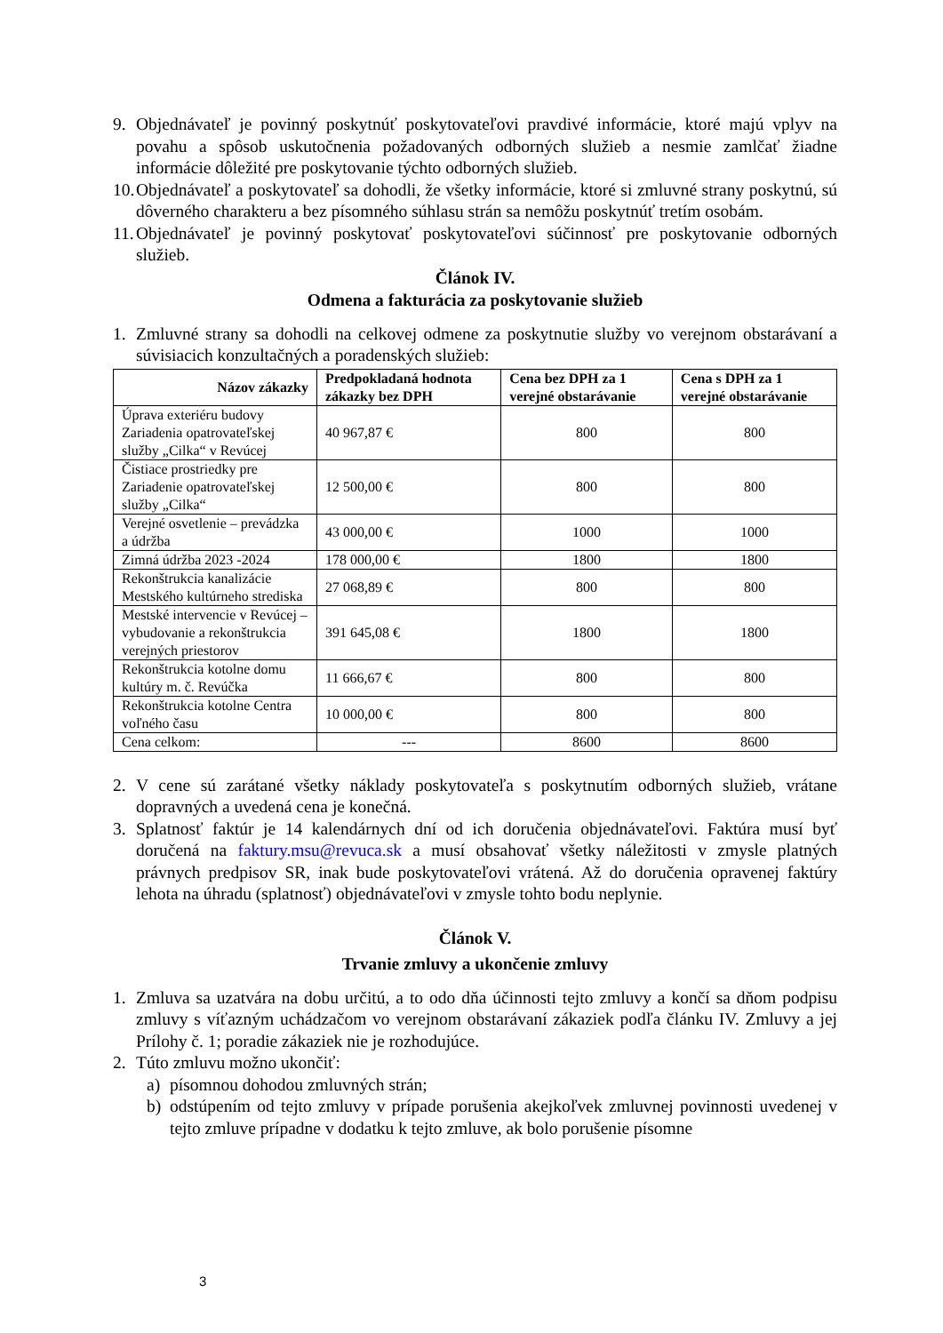9. Objednávateľ je povinný poskytnúť poskytovateľovi pravdivé informácie, ktoré majú vplyv na povahu a spôsob uskutočnenia požadovaných odborných služieb a nesmie zamlčať žiadne informácie dôležité pre poskytovanie týchto odborných služieb.
10. Objednávateľ a poskytovateľ sa dohodli, že všetky informácie, ktoré si zmluvné strany poskytnú, sú dôverného charakteru a bez písomného súhlasu strán sa nemôžu poskytnúť tretím osobám.
11. Objednávateľ je povinný poskytovať poskytovateľovi súčinnosť pre poskytovanie odborných služieb.
Článok IV.
Odmena a fakturácia za poskytovanie služieb
1. Zmluvné strany sa dohodli na celkovej odmene za poskytnutie služby vo verejnom obstarávaní a súvisiacich konzultačných a poradenských služieb:
| Názov zákazky | Predpokladaná hodnota zákazky bez DPH | Cena bez DPH za 1 verejné obstarávanie | Cena s DPH za 1 verejné obstarávanie |
| --- | --- | --- | --- |
| Úprava exteriéru budovy Zariadenia opatrovateľskej služby „Cilka“ v Revúcej | 40 967,87 € | 800 | 800 |
| Čistiace prostriedky pre Zariadenie opatrovateľskej služby „Cilka“ | 12 500,00 € | 800 | 800 |
| Verejné osvetlenie – prevádzka a údržba | 43 000,00 € | 1000 | 1000 |
| Zimná údržba 2023 -2024 | 178 000,00 € | 1800 | 1800 |
| Rekonštrukcia kanalizácie Mestského kultúrneho strediska | 27 068,89 € | 800 | 800 |
| Mestské intervencie v Revúcej – vybudovanie a rekonštrukcia verejných priestorov | 391 645,08 € | 1800 | 1800 |
| Rekonštrukcia kotolne domu kultúry m. č. Revúčka | 11 666,67 € | 800 | 800 |
| Rekonštrukcia kotolne Centra voľného času | 10 000,00 € | 800 | 800 |
| Cena celkom: | --- | 8600 | 8600 |
2. V cene sú zarátané všetky náklady poskytovateľa s poskytnutím odborných služieb, vrátane dopravných a uvedená cena je konečná.
3. Splatnosť faktúr je 14 kalendárnych dní od ich doručenia objednávateľovi. Faktúra musí byť doručená na faktury.msu@revuca.sk a musí obsahovať všetky náležitosti v zmysle platných právnych predpisov SR, inak bude poskytovateľovi vrátená. Až do doručenia opravenej faktúry lehota na úhradu (splatnosť) objednávateľovi v zmysle tohto bodu neplynie.
Článok V.
Trvanie zmluvy a ukončenie zmluvy
1. Zmluva sa uzatvára na dobu určitú, a to odo dňa účinnosti tejto zmluvy a končí sa dňom podpisu zmluvy s víťazným uchádzačom vo verejnom obstarávaní zákaziek podľa článku IV. Zmluvy a jej Prílohy č. 1; poradie zákaziek nie je rozhodujúce.
2. Túto zmluvu možno ukončiť:
a) písomnou dohodou zmluvných strán;
b) odstúpením od tejto zmluvy v prípade porušenia akejkoľvek zmluvnej povinnosti uvedenej v tejto zmluve prípadne v dodatku k tejto zmluve, ak bolo porušenie písomne
3